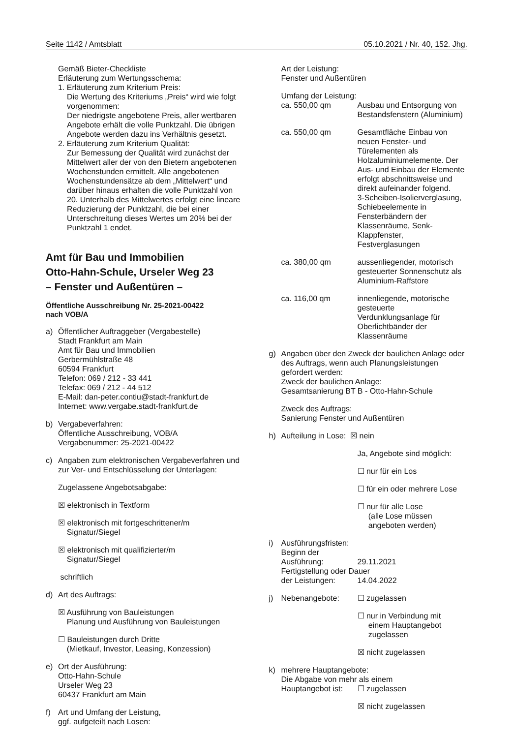Seite 1142 / Amtsblatt 05.10.2021 / Nr. 40, 152. Jhg.
Gemäß Bieter-Checkliste
Erläuterung zum Wertungsschema:
1. Erläuterung zum Kriterium Preis:
Die Wertung des Kriteriums „Preis“ wird wie folgt vorgenommen:
Der niedrigste angebotene Preis, aller wertbaren Angebote erhält die volle Punktzahl. Die übrigen Angebote werden dazu ins Verhältnis gesetzt.
2. Erläuterung zum Kriterium Qualität:
Zur Bemessung der Qualität wird zunächst der Mittelwert aller der von den Bietern angebotenen Wochenstunden ermittelt. Alle angebotenen Wochenstundensätze ab dem „Mittelwert“ und darüber hinaus erhalten die volle Punktzahl von 20. Unterhalb des Mittelwertes erfolgt eine lineare Reduzierung der Punktzahl, die bei einer Unterschreitung dieses Wertes um 20% bei der Punktzahl 1 endet.
Amt für Bau und Immobilien
Otto-Hahn-Schule, Urseler Weg 23
– Fenster und Außentüren –
Öffentliche Ausschreibung Nr. 25-2021-00422
nach VOB/A
a) Öffentlicher Auftraggeber (Vergabestelle)
Stadt Frankfurt am Main
Amt für Bau und Immobilien
Gerbermühlstraße 48
60594 Frankfurt
Telefon: 069 / 212 - 33 441
Telefax: 069 / 212 - 44 512
E-Mail: dan-peter.contiu@stadt-frankfurt.de
Internet: www.vergabe.stadt-frankfurt.de
b) Vergabeverfahren:
Öffentliche Ausschreibung, VOB/A
Vergabenummer: 25-2021-00422
c) Angaben zum elektronischen Vergabeverfahren und zur Ver- und Entschlüsselung der Unterlagen:
Zugelassene Angebotsabgabe:
☒ elektronisch in Textform
☒ elektronisch mit fortgeschrittener/m
Signatur/Siegel
☒ elektronisch mit qualifizierter/m
Signatur/Siegel
schriftlich
d) Art des Auftrags:
☒ Ausführung von Bauleistungen
Planung und Ausführung von Bauleistungen
☐ Bauleistungen durch Dritte
(Mietkauf, Investor, Leasing, Konzession)
e) Ort der Ausführung:
Otto-Hahn-Schule
Urseler Weg 23
60437 Frankfurt am Main
f) Art und Umfang der Leistung,
ggf. aufgeteilt nach Losen:
Art der Leistung:
Fenster und Außentüren
Umfang der Leistung:
ca. 550,00 qm Ausbau und Entsorgung von Bestandsfenstern (Aluminium)
ca. 550,00 qm Gesamtfläche Einbau von neuen Fenster- und Türelementen als Holzaluminiumelemente. Der Aus- und Einbau der Elemente erfolgt abschnittsweise und direkt aufeinander folgend.
3-Scheiben-Isolierverglasung, Schiebeelemente in Fensterbändern der Klassenräume, Senk-Klappfenster, Festverglasungen
ca. 380,00 qm aussenliegender, motorisch gesteuerter Sonnenschutz als Aluminium-Raffstore
ca. 116,00 qm innenliegende, motorische gesteuerte Verdunklungsanlage für Oberlichtbänder der Klassenräume
g) Angaben über den Zweck der baulichen Anlage oder des Auftrags, wenn auch Planungsleistungen gefordert werden:
Zweck der baulichen Anlage:
Gesamtsanierung BT B - Otto-Hahn-Schule
Zweck des Auftrags:
Sanierung Fenster und Außentüren
h) Aufteilung in Lose: ☒ nein
Ja, Angebote sind möglich:
☐ nur für ein Los
☐ für ein oder mehrere Lose
☐ nur für alle Lose
(alle Lose müssen
angeboten werden)
i) Ausführungsfristen:
Beginn der
Ausführung: 29.11.2021
Fertigstellung oder Dauer
der Leistungen: 14.04.2022
j) Nebenangebote: ☐ zugelassen
☐ nur in Verbindung mit
einem Hauptangebot
zugelassen
☒ nicht zugelassen
k) mehrere Hauptangebote:
Die Abgabe von mehr als einem
Hauptangebot ist: ☐ zugelassen
☒ nicht zugelassen